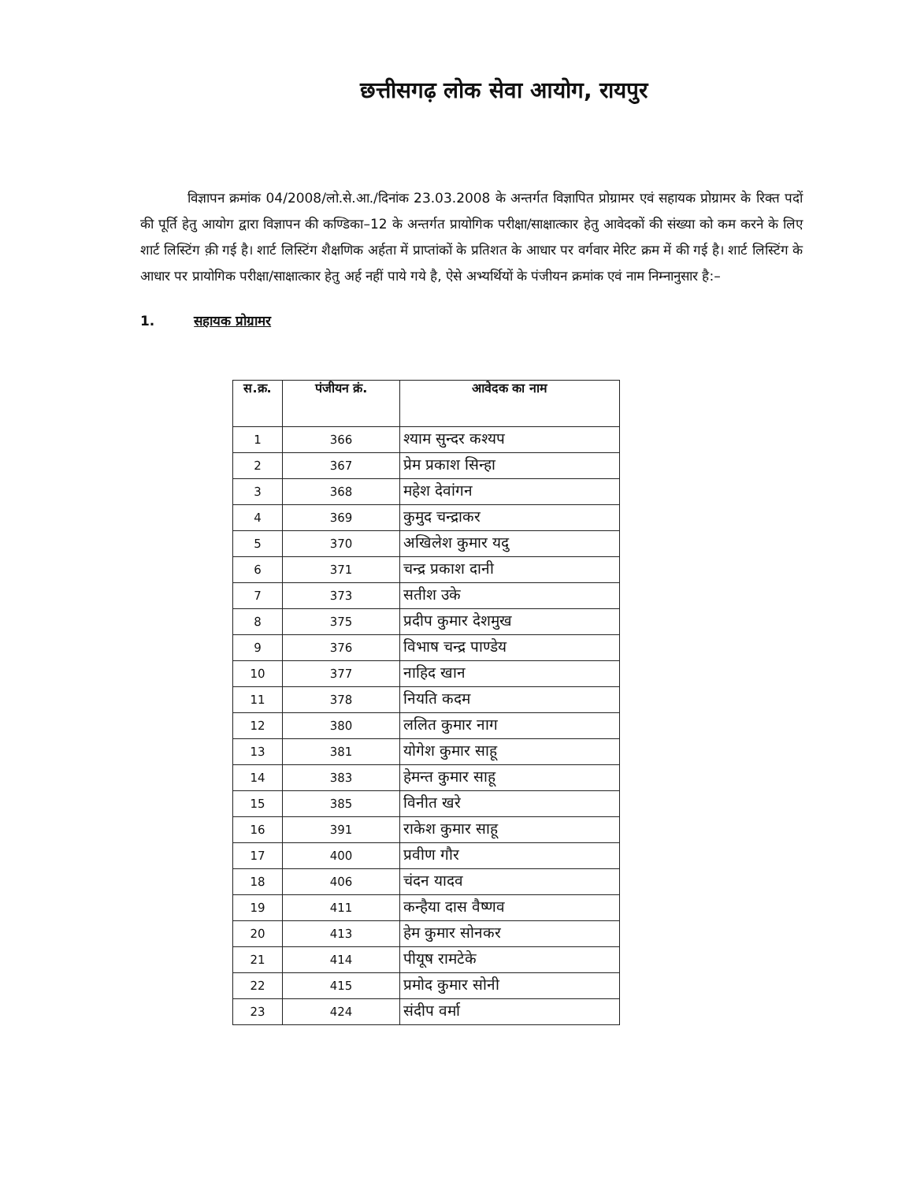छत्तीसगढ़ लोक सेवा आयोग, रायपुर
विज्ञापन क्रमांक 04/2008/लो.से.आ./दिनांक 23.03.2008 के अन्तर्गत विज्ञापित प्रोग्रामर एवं सहायक प्रोग्रामर के रिक्त पदों की पूर्ति हेतु आयोग द्वारा विज्ञापन की कण्डिका–12 के अन्तर्गत प्रायोगिक परीक्षा/साक्षात्कार हेतु आवेदकों की संख्या को कम करने के लिए शार्ट लिस्टिंग क़ी गई है। शार्ट लिस्टिंग शैक्षणिक अर्हता में प्राप्तांकों के प्रतिशत के आधार पर वर्गवार मेरिट क्रम में की गई है। शार्ट लिस्टिंग के आधार पर प्रायोगिक परीक्षा/साक्षात्कार हेतु अर्ह नहीं पाये गये है, ऐसे अभ्यर्थियों के पंजीयन क्रमांक एवं नाम निम्नानुसार है:–
1. सहायक प्रोग्रामर
| स.क्र. | पंजीयन क्रं. | आवेदक का नाम |
| --- | --- | --- |
| 1 | 366 | श्याम सुन्दर कश्यप |
| 2 | 367 | प्रेम प्रकाश सिन्हा |
| 3 | 368 | महेश देवांगन |
| 4 | 369 | कुमुद चन्द्राकर |
| 5 | 370 | अखिलेश कुमार यदु |
| 6 | 371 | चन्द्र प्रकाश दानी |
| 7 | 373 | सतीश उके |
| 8 | 375 | प्रदीप कुमार देशमुख |
| 9 | 376 | विभाष चन्द्र पाण्डेय |
| 10 | 377 | नाहिद खान |
| 11 | 378 | नियति कदम |
| 12 | 380 | ललित कुमार नाग |
| 13 | 381 | योगेश कुमार साहू |
| 14 | 383 | हेमन्त कुमार साहू |
| 15 | 385 | विनीत खरे |
| 16 | 391 | राकेश कुमार साहू |
| 17 | 400 | प्रवीण गौर |
| 18 | 406 | चंदन यादव |
| 19 | 411 | कन्हैया दास वैष्णव |
| 20 | 413 | हेम कुमार सोनकर |
| 21 | 414 | पीयूष रामटेके |
| 22 | 415 | प्रमोद कुमार सोनी |
| 23 | 424 | संदीप वर्मा |
‍